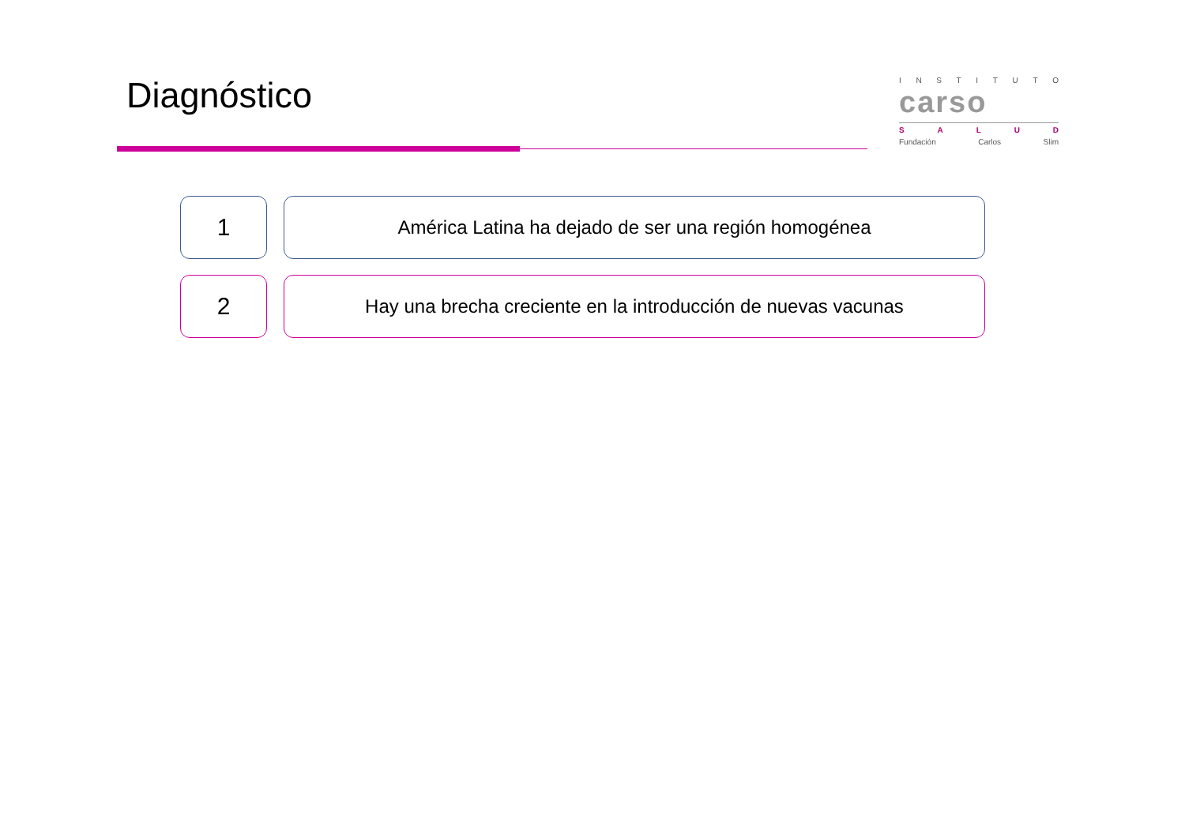Diagnóstico
INSTITUTO
carso
SALUD
Fundación Carlos Slim
1
América Latina ha dejado de ser una región homogénea
2
Hay una brecha creciente en la introducción de nuevas vacunas